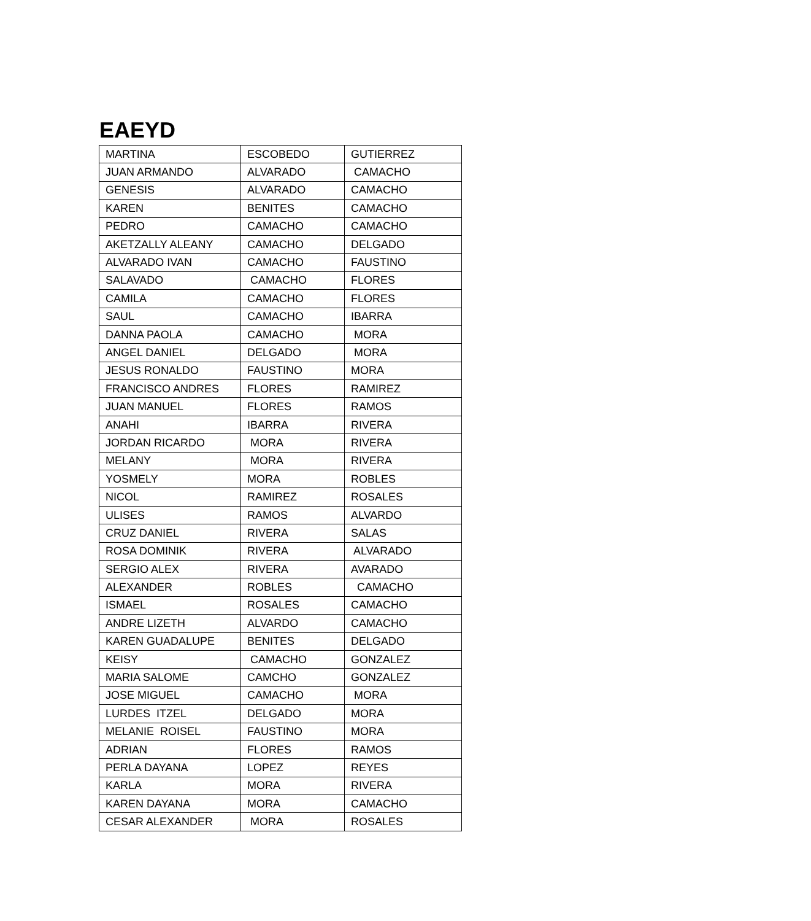EAEYD
| MARTINA | ESCOBEDO | GUTIERREZ |
| JUAN ARMANDO | ALVARADO | CAMACHO |
| GENESIS | ALVARADO | CAMACHO |
| KAREN | BENITES | CAMACHO |
| PEDRO | CAMACHO | CAMACHO |
| AKETZALLY ALEANY | CAMACHO | DELGADO |
| ALVARADO IVAN | CAMACHO | FAUSTINO |
| SALAVADO | CAMACHO | FLORES |
| CAMILA | CAMACHO | FLORES |
| SAUL | CAMACHO | IBARRA |
| DANNA PAOLA | CAMACHO | MORA |
| ANGEL DANIEL | DELGADO | MORA |
| JESUS RONALDO | FAUSTINO | MORA |
| FRANCISCO ANDRES | FLORES | RAMIREZ |
| JUAN MANUEL | FLORES | RAMOS |
| ANAHI | IBARRA | RIVERA |
| JORDAN RICARDO | MORA | RIVERA |
| MELANY | MORA | RIVERA |
| YOSMELY | MORA | ROBLES |
| NICOL | RAMIREZ | ROSALES |
| ULISES | RAMOS | ALVARDO |
| CRUZ DANIEL | RIVERA | SALAS |
| ROSA DOMINIK | RIVERA | ALVARADO |
| SERGIO ALEX | RIVERA | AVARADO |
| ALEXANDER | ROBLES | CAMACHO |
| ISMAEL | ROSALES | CAMACHO |
| ANDRE LIZETH | ALVARDO | CAMACHO |
| KAREN GUADALUPE | BENITES | DELGADO |
| KEISY | CAMACHO | GONZALEZ |
| MARIA SALOME | CAMCHO | GONZALEZ |
| JOSE MIGUEL | CAMACHO | MORA |
| LURDES ITZEL | DELGADO | MORA |
| MELANIE ROISEL | FAUSTINO | MORA |
| ADRIAN | FLORES | RAMOS |
| PERLA DAYANA | LOPEZ | REYES |
| KARLA | MORA | RIVERA |
| KAREN DAYANA | MORA | CAMACHO |
| CESAR ALEXANDER | MORA | ROSALES |